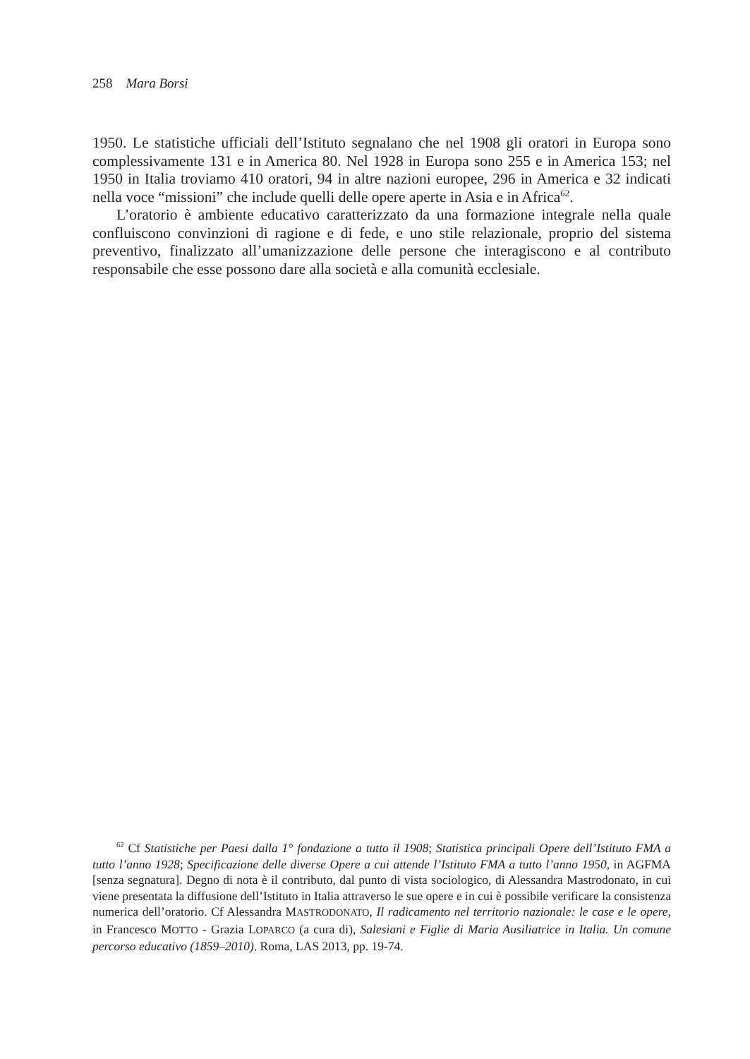258 Mara Borsi
1950. Le statistiche ufficiali dell’Istituto segnalano che nel 1908 gli oratori in Europa sono complessivamente 131 e in America 80. Nel 1928 in Europa sono 255 e in America 153; nel 1950 in Italia troviamo 410 oratori, 94 in altre nazioni europee, 296 in America e 32 indicati nella voce “missioni” che include quelli delle opere aperte in Asia e in Africa<sup>62</sup>.
L’oratorio è ambiente educativo caratterizzato da una formazione integrale nella quale confluiscono convinzioni di ragione e di fede, e uno stile relazionale, proprio del sistema preventivo, finalizzato all’umanizzazione delle persone che interagiscono e al contributo responsabile che esse possono dare alla società e alla comunità ecclesiale.
<sup>62</sup> Cf Statistiche per Paesi dalla 1° fondazione a tutto il 1908; Statistica principali Opere dell’Istituto FMA a tutto l’anno 1928; Specificazione delle diverse Opere a cui attende l’Istituto FMA a tutto l’anno 1950, in AGFMA [senza segnatura]. Degno di nota è il contributo, dal punto di vista sociologico, di Alessandra Mastrodonato, in cui viene presentata la diffusione dell’Istituto in Italia attraverso le sue opere e in cui è possibile verificare la consistenza numerica dell’oratorio. Cf Alessandra MASTRODONATO, Il radicamento nel territorio nazionale: le case e le opere, in Francesco MOTTO - Grazia LOPARCO (a cura di), Salesiani e Figlie di Maria Ausiliatrice in Italia. Un comune percorso educativo (1859–2010). Roma, LAS 2013, pp. 19-74.